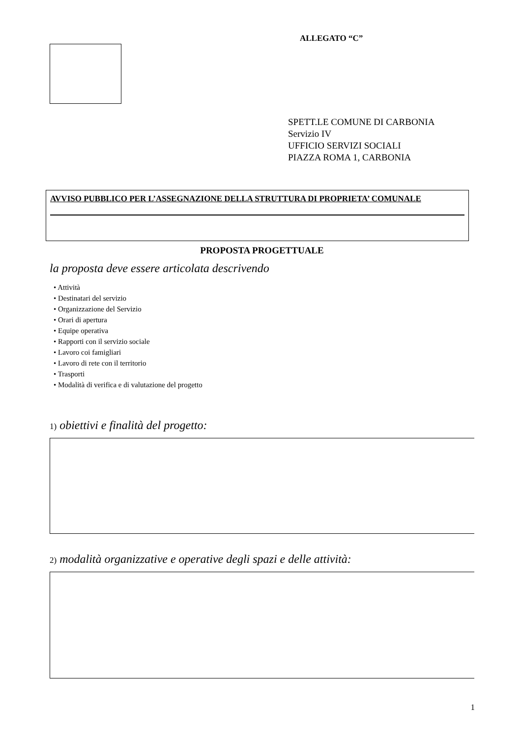ALLEGATO “C”
SPETT.LE COMUNE DI CARBONIA
Servizio IV
UFFICIO SERVIZI SOCIALI
PIAZZA ROMA 1, CARBONIA
AVVISO PUBBLICO PER L’ASSEGNAZIONE DELLA STRUTTURA DI PROPRIETA’ COMUNALE
PROPOSTA PROGETTUALE
la proposta deve essere articolata descrivendo
• Attività
• Destinatari del servizio
• Organizzazione del Servizio
• Orari di apertura
• Equipe operativa
• Rapporti con il servizio sociale
• Lavoro coi famigliari
• Lavoro di rete con il territorio
• Trasporti
• Modalità di verifica e di valutazione del progetto
1) obiettivi e finalità del progetto:
2) modalità organizzative e operative degli spazi e delle attività:
1